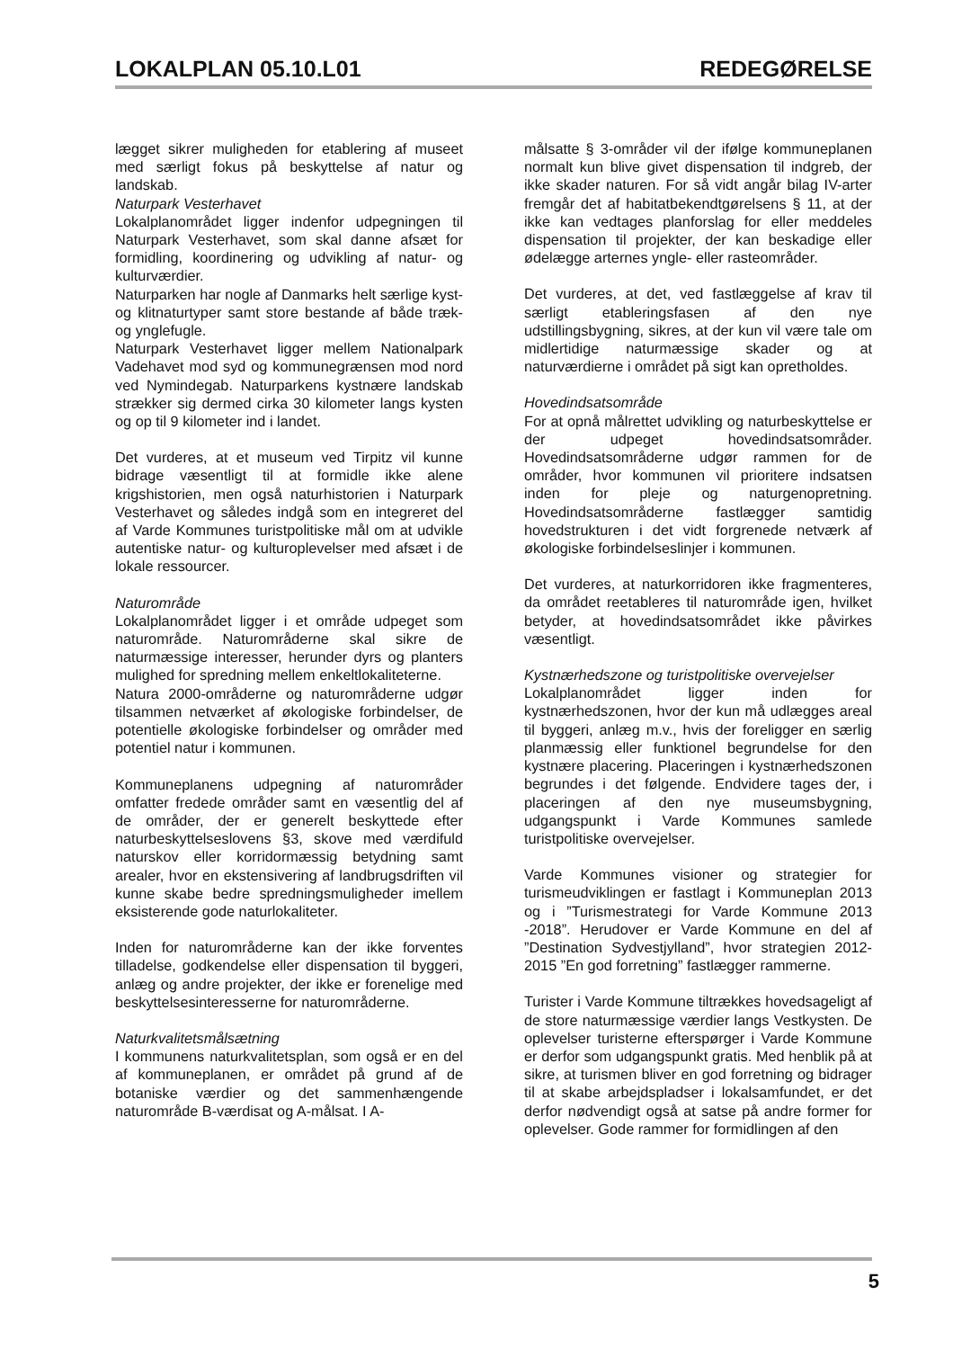LOKALPLAN 05.10.L01 REDEGØRELSE
lægget sikrer muligheden for etablering af museet med særligt fokus på beskyttelse af natur og landskab.
Naturpark Vesterhavet
Lokalplanområdet ligger indenfor udpegningen til Naturpark Vesterhavet, som skal danne afsæt for formidling, koordinering og udvikling af natur- og kulturværdier.
Naturparken har nogle af Danmarks helt særlige kyst- og klitnaturtyper samt store bestande af både træk- og ynglefugle.
Naturpark Vesterhavet ligger mellem Nationalpark Vadehavet mod syd og kommunegrænsen mod nord ved Nymindegab. Naturparkens kystnære landskab strækker sig dermed cirka 30 kilometer langs kysten og op til 9 kilometer ind i landet.
Det vurderes, at et museum ved Tirpitz vil kunne bidrage væsentligt til at formidle ikke alene krigshistorien, men også naturhistorien i Naturpark Vesterhavet og således indgå som en integreret del af Varde Kommunes turistpolitiske mål om at udvikle autentiske natur- og kulturoplevelser med afsæt i de lokale ressourcer.
Naturområde
Lokalplanområdet ligger i et område udpeget som naturområde. Naturområderne skal sikre de naturmæssige interesser, herunder dyrs og planters mulighed for spredning mellem enkeltlokaliteterne.
Natura 2000-områderne og naturområderne udgør tilsammen netværket af økologiske forbindelser, de potentielle økologiske forbindelser og områder med potentiel natur i kommunen.
Kommuneplanens udpegning af naturområder omfatter fredede områder samt en væsentlig del af de områder, der er generelt beskyttede efter naturbeskyttelseslovens §3, skove med værdifuld naturskov eller korridormæssig betydning samt arealer, hvor en ekstensivering af landbrugsdriften vil kunne skabe bedre spredningsmuligheder imellem eksisterende gode naturlokaliteter.
Inden for naturområderne kan der ikke forventes tilladelse, godkendelse eller dispensation til byggeri, anlæg og andre projekter, der ikke er forenelige med beskyttelsesinteresserne for naturområderne.
Naturkvalitetsmålsætning
I kommunens naturkvalitetsplan, som også er en del af kommuneplanen, er området på grund af de botaniske værdier og det sammenhængende naturområde B-værdisat og A-målsat. I A-
målsatte § 3-områder vil der ifølge kommuneplanen normalt kun blive givet dispensation til indgreb, der ikke skader naturen. For så vidt angår bilag IV-arter fremgår det af habitatbekendtgørelsens § 11, at der ikke kan vedtages planforslag for eller meddeles dispensation til projekter, der kan beskadige eller ødelægge arternes yngle- eller rasteområder.
Det vurderes, at det, ved fastlæggelse af krav til særligt etableringsfasen af den nye udstillingsbygning, sikres, at der kun vil være tale om midlertidige naturmæssige skader og at naturværdierne i området på sigt kan opretholdes.
Hovedindsatsområde
For at opnå målrettet udvikling og naturbeskyttelse er der udpeget hovedindsatsområder. Hovedindsatsområderne udgør rammen for de områder, hvor kommunen vil prioritere indsatsen inden for pleje og naturgenopretning. Hovedindsatsområderne fastlægger samtidig hovedstrukturen i det vidt forgrenede netværk af økologiske forbindelseslinjer i kommunen.
Det vurderes, at naturkorridoren ikke fragmenteres, da området reetableres til naturområde igen, hvilket betyder, at hovedindsatsområdet ikke påvirkes væsentligt.
Kystnærhedszone og turistpolitiske overvejelser
Lokalplanområdet ligger inden for kystnærhedszonen, hvor der kun må udlægges areal til byggeri, anlæg m.v., hvis der foreligger en særlig planmæssig eller funktionel begrundelse for den kystnære placering. Placeringen i kystnærhedszonen begrundes i det følgende. Endvidere tages der, i placeringen af den nye museumsbygning, udgangspunkt i Varde Kommunes samlede turistpolitiske overvejelser.
Varde Kommunes visioner og strategier for turismeudviklingen er fastlagt i Kommuneplan 2013 og i ”Turismestrategi for Varde Kommune 2013 -2018”. Herudover er Varde Kommune en del af ”Destination Sydvestjylland”, hvor strategien 2012-2015 ”En god forretning” fastlægger rammerne.
Turister i Varde Kommune tiltrækkes hovedsageligt af de store naturmæssige værdier langs Vestkysten. De oplevelser turisterne efterspørger i Varde Kommune er derfor som udgangspunkt gratis. Med henblik på at sikre, at turismen bliver en god forretning og bidrager til at skabe arbejdspladser i lokalsamfundet, er det derfor nødvendigt også at satse på andre former for oplevelser. Gode rammer for formidlingen af den
5